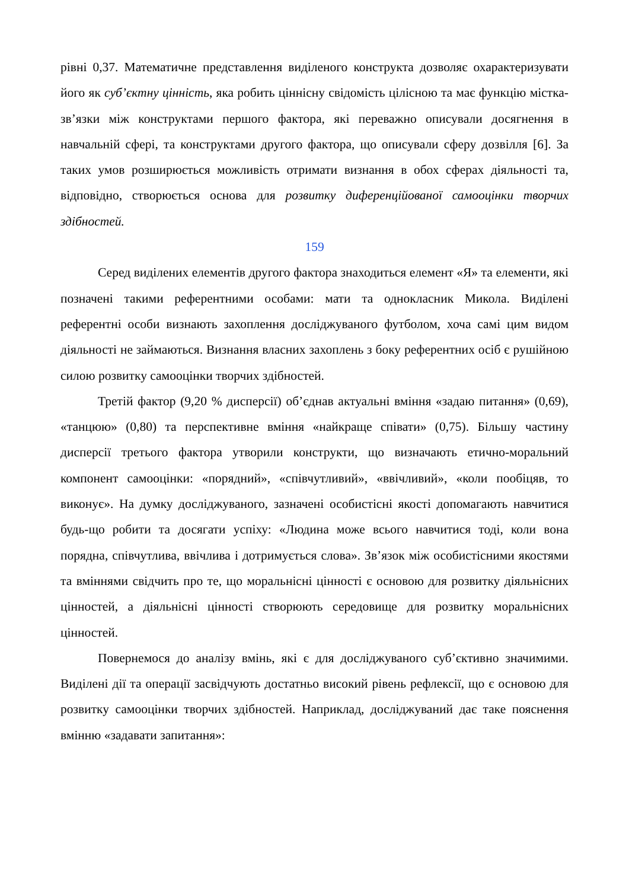рівні 0,37. Математичне представлення виділеного конструкта дозволяє охарактеризувати його як суб’єктну цінність, яка робить ціннісну свідомість цілісною та має функцію містка-зв’язки між конструктами першого фактора, які переважно описували досягнення в навчальній сфері, та конструктами другого фактора, що описували сферу дозвілля [6]. За таких умов розширюється можливість отримати визнання в обох сферах діяльності та, відповідно, створюється основа для розвитку диференційованої самооцінки творчих здібностей.
159
Серед виділених елементів другого фактора знаходиться елемент «Я» та елементи, які позначені такими референтними особами: мати та однокласник Микола. Виділені референтні особи визнають захоплення досліджуваного футболом, хоча самі цим видом діяльності не займаються. Визнання власних захоплень з боку референтних осіб є рушійною силою розвитку самооцінки творчих здібностей.
Третій фактор (9,20 % дисперсії) об’єднав актуальні вміння «задаю питання» (0,69), «танцюю» (0,80) та перспективне вміння «найкраще співати» (0,75). Більшу частину дисперсії третього фактора утворили конструкти, що визначають етично-моральний компонент самооцінки: «порядний», «співчутливий», «ввічливий», «коли пообіцяв, то виконує». На думку досліджуваного, зазначені особистісні якості допомагають навчитися будь-що робити та досягати успіху: «Людина може всього навчитися тоді, коли вона порядна, співчутлива, ввічлива і дотримується слова». Зв’язок між особистісними якостями та вміннями свідчить про те, що моральнісні цінності є основою для розвитку діяльнісних цінностей, а діяльнісні цінності створюють середовище для розвитку моральнісних цінностей.
Повернемося до аналізу вмінь, які є для досліджуваного суб’єктивно значимими. Виділені дії та операції засвідчують достатньо високий рівень рефлексії, що є основою для розвитку самооцінки творчих здібностей. Наприклад, досліджуваний дає таке пояснення вмінню «задавати запитання»: